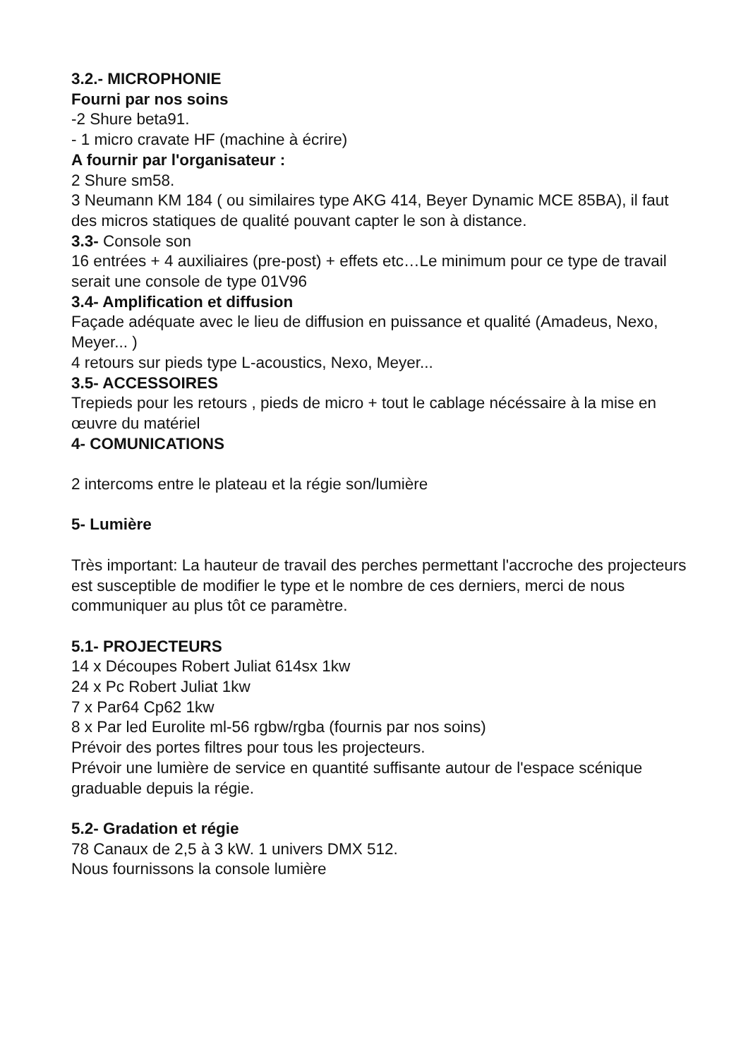3.2.- MICROPHONIE
Fourni par nos soins
-2 Shure beta91.
- 1 micro cravate HF (machine à écrire)
A fournir par l'organisateur :
2 Shure sm58.
3 Neumann KM 184 ( ou similaires type AKG 414, Beyer Dynamic MCE 85BA), il faut des micros statiques de qualité pouvant capter le son à distance.
3.3- Console son
16 entrées + 4 auxiliaires (pre-post) + effets etc…Le minimum pour ce type de travail serait une console de type 01V96
3.4- Amplification et diffusion
Façade adéquate avec le lieu de diffusion en puissance et qualité (Amadeus, Nexo, Meyer... )
4 retours sur pieds type L-acoustics, Nexo, Meyer...
3.5- ACCESSOIRES
Trepieds pour les retours , pieds de micro + tout le cablage nécéssaire à la mise en œuvre du matériel
4- COMUNICATIONS
2 intercoms entre le plateau et la régie son/lumière
5- Lumière
Très important: La hauteur de travail des perches permettant l'accroche des projecteurs est susceptible de modifier le type et le nombre de ces derniers, merci de nous communiquer au plus tôt ce paramètre.
5.1- PROJECTEURS
14 x Découpes Robert Juliat 614sx 1kw
24 x Pc Robert Juliat 1kw
7 x Par64 Cp62 1kw
8 x Par led Eurolite ml-56 rgbw/rgba (fournis par nos soins)
Prévoir des portes filtres pour tous les projecteurs.
Prévoir une lumière de service en quantité suffisante autour de l'espace scénique graduable depuis la régie.
5.2- Gradation et régie
78 Canaux de 2,5 à 3 kW. 1 univers DMX 512.
Nous fournissons la console lumière